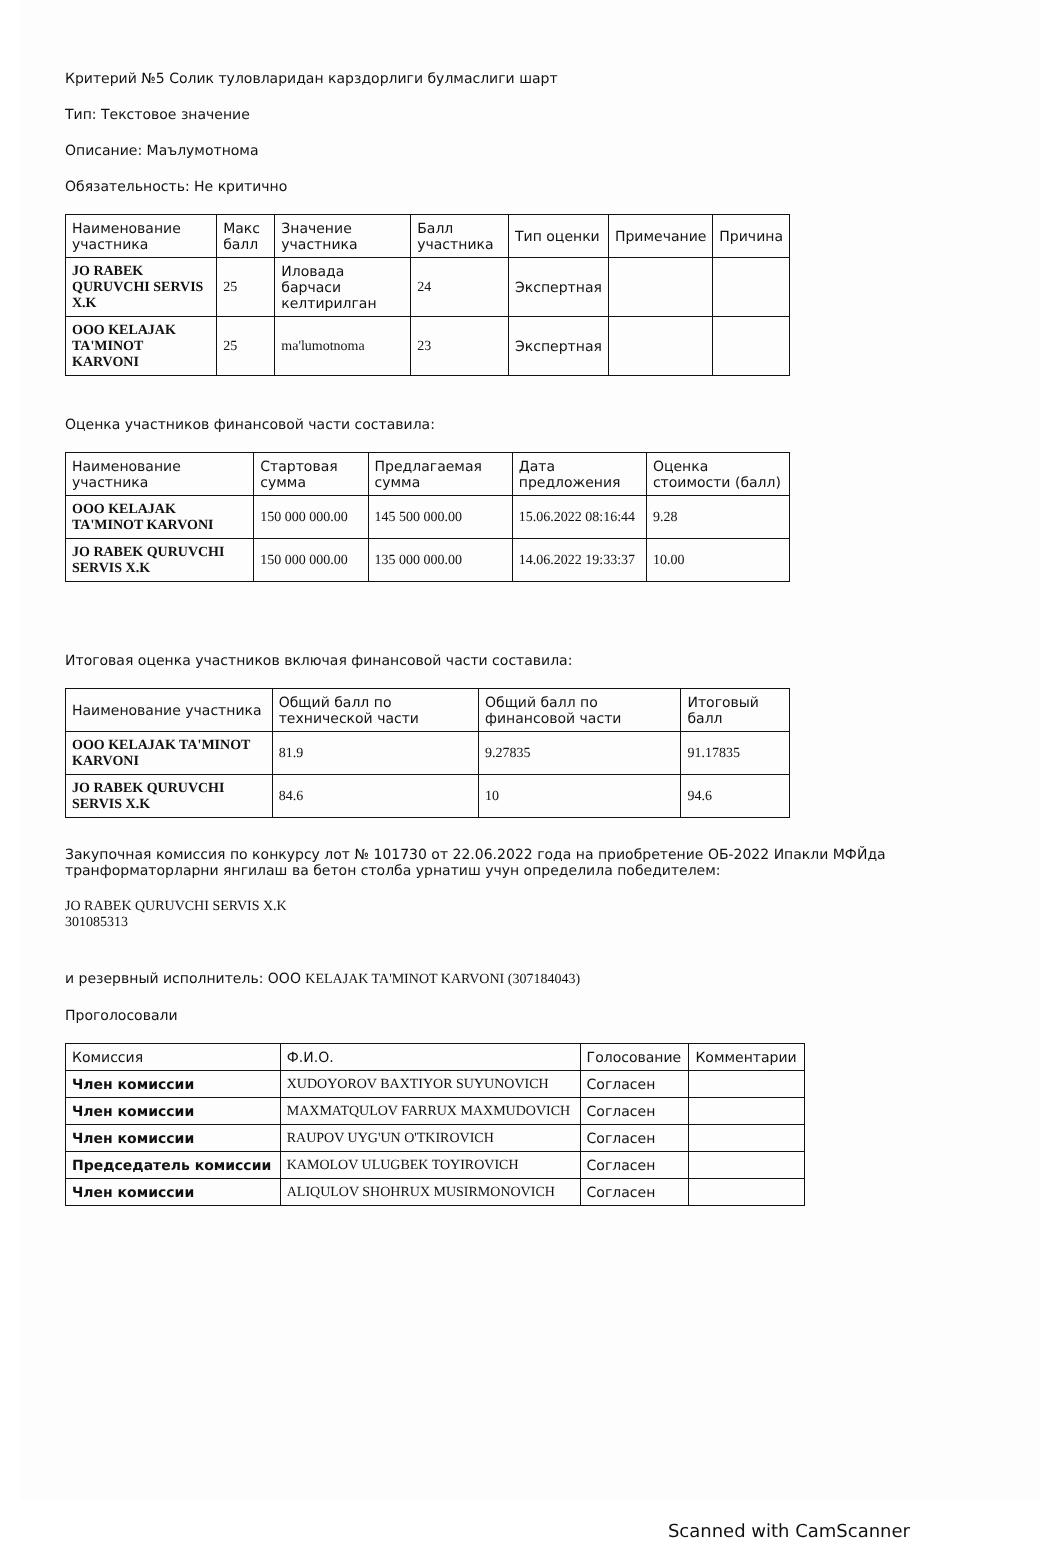Критерий №5 Солик туловларидан карздорлиги булмаслиги шарт
Тип: Текстовое значение
Описание: Маълумотнома
Обязательность: Не критично
| Наименование участника | Макс балл | Значение участника | Балл участника | Тип оценки | Примечание | Причина |
| --- | --- | --- | --- | --- | --- | --- |
| JO RABEK QURUVCHI SERVIS X.K | 25 | Иловада барчаси келтирилган | 24 | Экспертная | | |
| OOO KELAJAK TA'MINOT KARVONI | 25 | ma'lumotnoma | 23 | Экспертная | | |
Оценка участников финансовой части составила:
| Наименование участника | Стартовая сумма | Предлагаемая сумма | Дата предложения | Оценка стоимости (балл) |
| --- | --- | --- | --- | --- |
| OOO KELAJAK TA'MINOT KARVONI | 150 000 000.00 | 145 500 000.00 | 15.06.2022 08:16:44 | 9.28 |
| JO RABEK QURUVCHI SERVIS X.K | 150 000 000.00 | 135 000 000.00 | 14.06.2022 19:33:37 | 10.00 |
Итоговая оценка участников включая финансовой части составила:
| Наименование участника | Общий балл по технической части | Общий балл по финансовой части | Итоговый балл |
| --- | --- | --- | --- |
| OOO KELAJAK TA'MINOT KARVONI | 81.9 | 9.27835 | 91.17835 |
| JO RABEK QURUVCHI SERVIS X.K | 84.6 | 10 | 94.6 |
Закупочная комиссия по конкурсу лот № 101730 от 22.06.2022 года на приобретение ОБ-2022 Ипакли МФЙда транформаторларни янгилаш ва бетон столба урнатиш учун определила победителем:
JO RABEK QURUVCHI SERVIS X.K
301085313
и резервный исполнитель: OOO KELAJAK TA'MINOT KARVONI (307184043)
Проголосовали
| Комиссия | Ф.И.О. | Голосование | Комментарии |
| --- | --- | --- | --- |
| Член комиссии | XUDOYOROV BAXTIYOR SUYUNOVICH | Согласен | |
| Член комиссии | MAXMATQULOV FARRUX MAXMUDOVICH | Согласен | |
| Член комиссии | RAUPOV UYG'UN O'TKIROVICH | Согласен | |
| Председатель комиссии | KAMOLOV ULUGBEK TOYIROVICH | Согласен | |
| Член комиссии | ALIQULOV SHOHRUX MUSIRMONOVICH | Согласен | |
Scanned with CamScanner